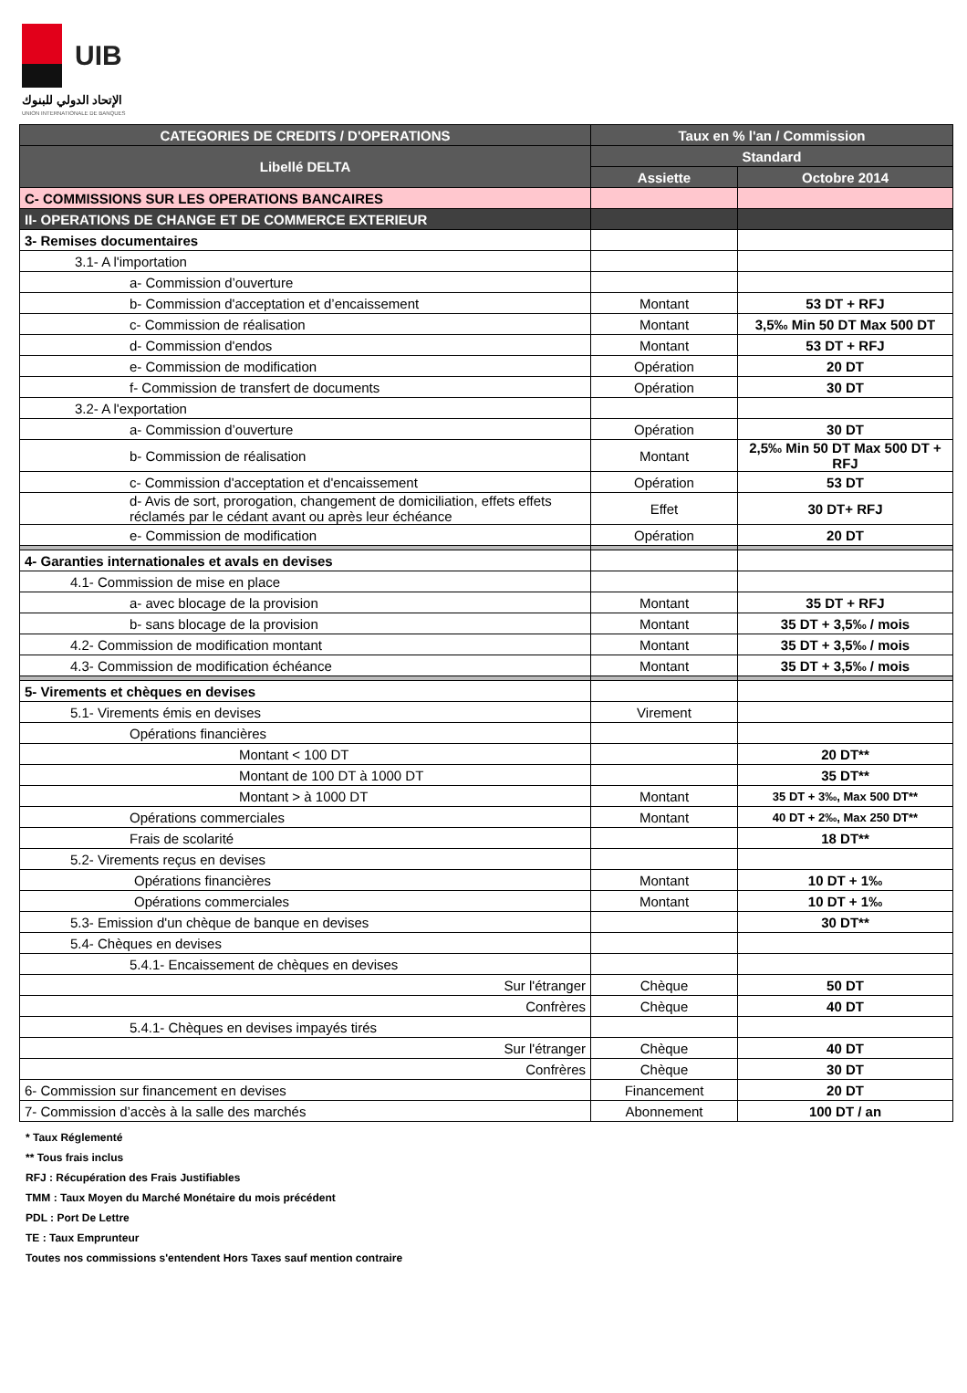UIB
الإتحاد الدولي للبنوك
UNION INTERNATIONALE DE BANQUES
| CATEGORIES DE CREDITS / D'OPERATIONS | Taux en % l'an / Commission | |
| --- | --- | --- |
| Libellé DELTA | Standard | |
| | Assiette | Octobre 2014 |
| C- COMMISSIONS SUR LES OPERATIONS BANCAIRES | | |
| II- OPERATIONS DE CHANGE ET DE COMMERCE EXTERIEUR | | |
| 3- Remises documentaires | | |
| 3.1- A l'importation | | |
| a- Commission d’ouverture | | |
| b- Commission d'acceptation et d’encaissement | Montant | 53 DT + RFJ |
| c- Commission de réalisation | Montant | 3,5‰ Min 50 DT Max 500 DT |
| d- Commission d'endos | Montant | 53 DT + RFJ |
| e- Commission de modification | Opération | 20 DT |
| f- Commission de transfert de documents | Opération | 30 DT |
| 3.2- A l'exportation | | |
| a- Commission d’ouverture | Opération | 30 DT |
| b- Commission de réalisation | Montant | 2,5‰ Min 50 DT Max 500 DT + RFJ |
| c- Commission d'acceptation et d'encaissement | Opération | 53 DT |
| d- Avis de sort, prorogation, changement de domiciliation, effets effets réclamés par le cédant avant ou après leur échéance | Effet | 30 DT+ RFJ |
| e- Commission de modification | Opération | 20 DT |
| 4- Garanties internationales et avals en devises | | |
| 4.1- Commission de mise en place | | |
| a- avec blocage de la provision | Montant | 35 DT + RFJ |
| b- sans blocage de la provision | Montant | 35 DT + 3,5‰ / mois |
| 4.2- Commission de modification montant | Montant | 35 DT + 3,5‰ / mois |
| 4.3- Commission de modification échéance | Montant | 35 DT + 3,5‰ / mois |
| 5- Virements et chèques en devises | | |
| 5.1- Virements émis en devises | Virement | |
| Opérations financières | | |
| Montant < 100 DT | | 20 DT** |
| Montant de 100 DT à 1000 DT | | 35 DT** |
| Montant > à 1000 DT | Montant | 35 DT + 3‰, Max 500 DT** |
| Opérations commerciales | Montant | 40 DT + 2‰, Max 250 DT** |
| Frais de scolarité | | 18 DT** |
| 5.2- Virements reçus en devises | | |
| Opérations financières | Montant | 10 DT + 1‰ |
| Opérations commerciales | Montant | 10 DT + 1‰ |
| 5.3- Emission d'un chèque de banque en devises | | 30 DT** |
| 5.4- Chèques en devises | | |
| 5.4.1- Encaissement de chèques en devises | | |
| Sur l'étranger | Chèque | 50 DT |
| Confrères | Chèque | 40 DT |
| 5.4.1- Chèques en devises impayés tirés | | |
| Sur l'étranger | Chèque | 40 DT |
| Confrères | Chèque | 30 DT |
| 6- Commission sur financement en devises | Financement | 20 DT |
| 7- Commission d’accès à la salle des marchés | Abonnement | 100 DT / an |
* Taux Réglementé
** Tous frais inclus
RFJ : Récupération des Frais Justifiables
TMM : Taux Moyen du Marché Monétaire du mois précédent
PDL : Port De Lettre
TE : Taux Emprunteur
Toutes nos commissions s'entendent Hors Taxes sauf mention contraire